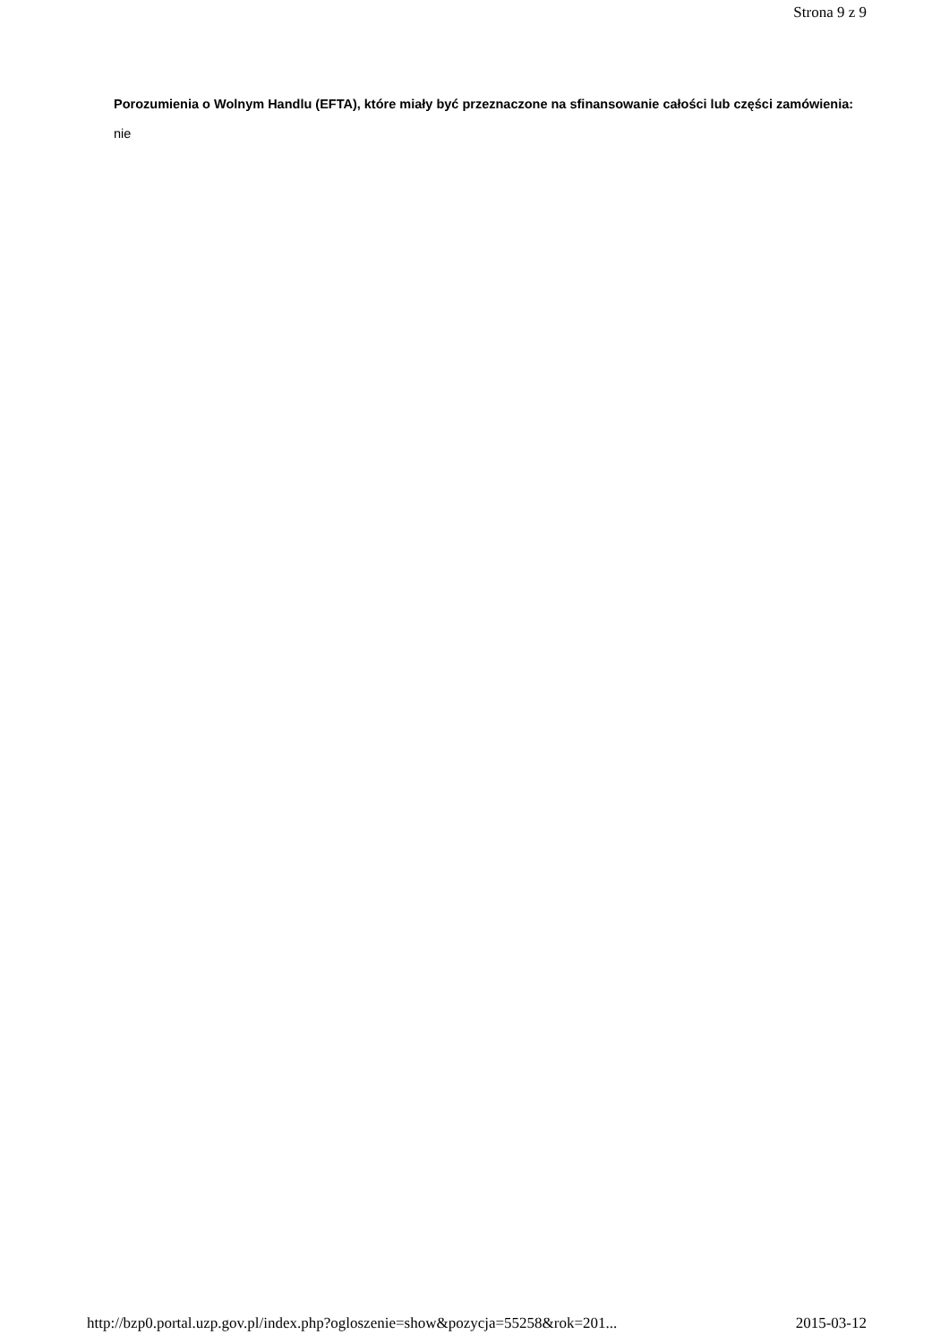Strona 9 z 9
Porozumienia o Wolnym Handlu (EFTA), które miały być przeznaczone na sfinansowanie całości lub części zamówienia: nie
http://bzp0.portal.uzp.gov.pl/index.php?ogloszenie=show&pozycja=55258&rok=201... 2015-03-12